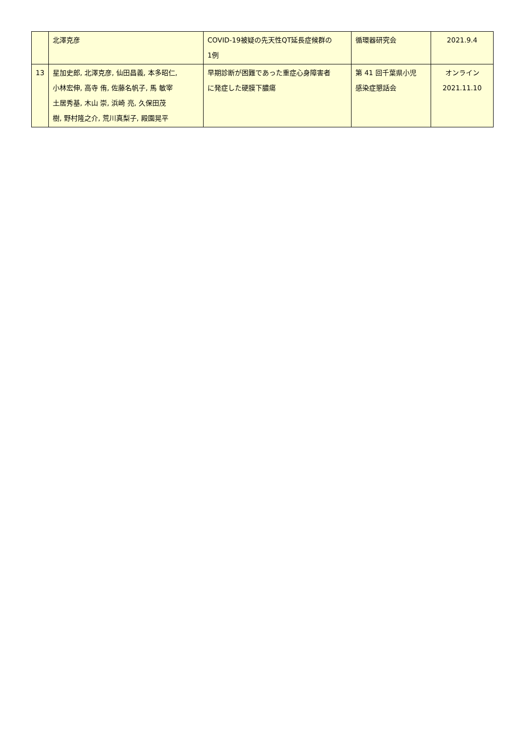| | 北澤克彦 | COVID-19被疑の先天性QT延長症候群の 1例 | 循環器研究会 | 2021.9.4 |
| 13 | 星加史郎, 北澤克彦, 仙田昌義, 本多昭仁, 小林宏伸, 高寺 侑, 佐藤名帆子, 馬 敏宰 土居秀基, 木山 崇, 浜崎 亮, 久保田茂 樹, 野村隆之介, 荒川真梨子, 殿園晃平 | 早期診断が困難であった重症心身障害者 に発症した硬膜下膿瘍 | 第 41 回千葉県小児 感染症懇話会 | オンライン 2021.11.10 |